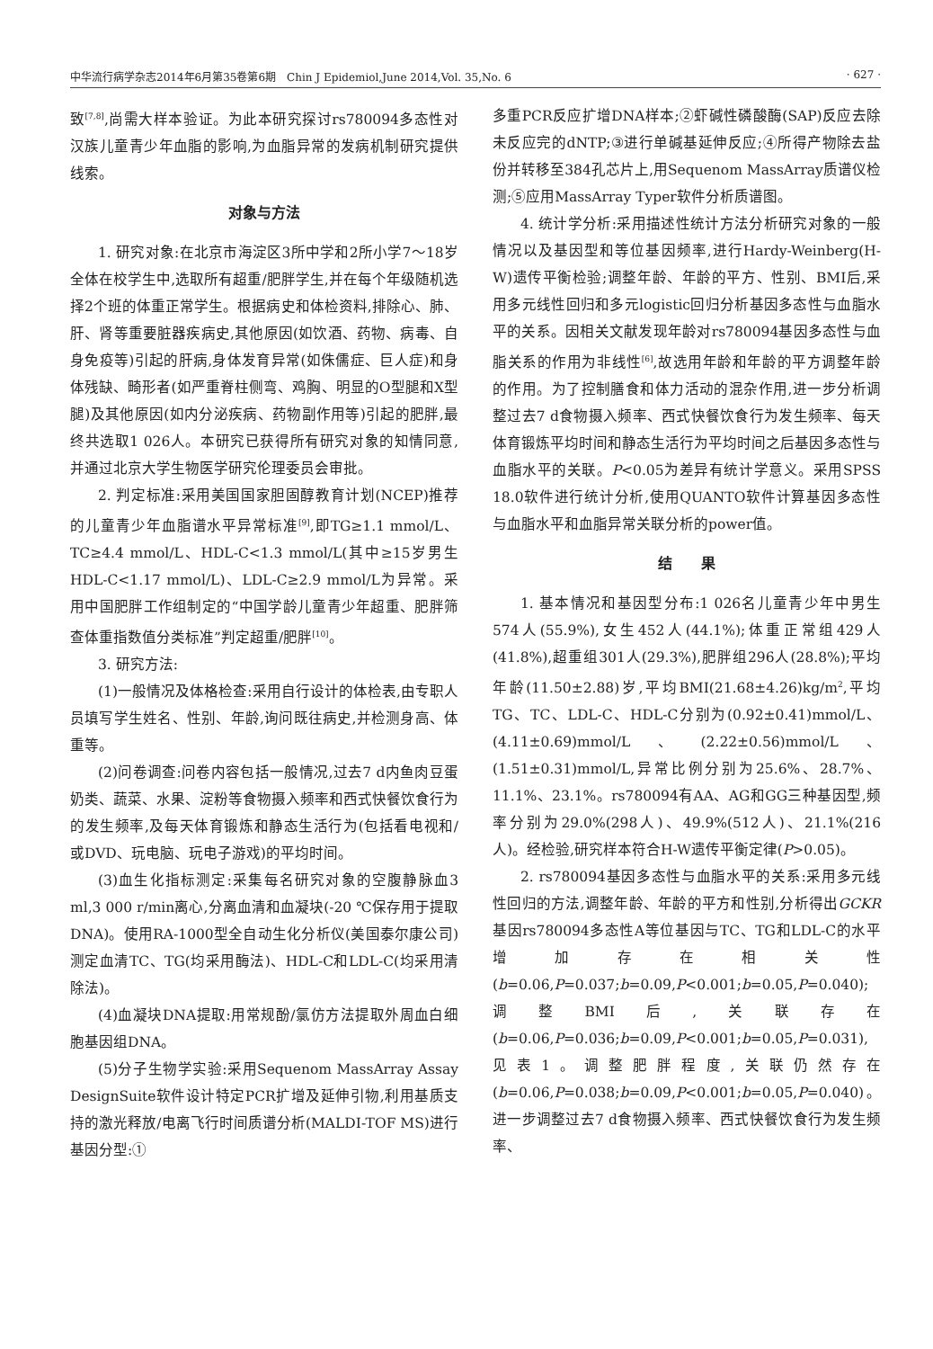中华流行病学杂志2014年6月第35卷第6期　Chin J Epidemiol,June 2014,Vol. 35,No. 6 · 627 ·
致<sup>[7,8]</sup>,尚需大样本验证。为此本研究探讨rs780094多态性对汉族儿童青少年血脂的影响,为血脂异常的发病机制研究提供线索。
对象与方法
1. 研究对象:在北京市海淀区3所中学和2所小学7～18岁全体在校学生中,选取所有超重/肥胖学生,并在每个年级随机选择2个班的体重正常学生。根据病史和体检资料,排除心、肺、肝、肾等重要脏器疾病史,其他原因(如饮酒、药物、病毒、自身免疫等)引起的肝病,身体发育异常(如侏儒症、巨人症)和身体残缺、畸形者(如严重脊柱侧弯、鸡胸、明显的O型腿和X型腿)及其他原因(如内分泌疾病、药物副作用等)引起的肥胖,最终共选取1 026人。本研究已获得所有研究对象的知情同意,并通过北京大学生物医学研究伦理委员会审批。
2. 判定标准:采用美国国家胆固醇教育计划(NCEP)推荐的儿童青少年血脂谱水平异常标准<sup>[9]</sup>,即TG≥1.1 mmol/L、TC≥4.4 mmol/L、HDL-C<1.3 mmol/L(其中≥15岁男生HDL-C<1.17 mmol/L)、LDL-C≥2.9 mmol/L为异常。采用中国肥胖工作组制定的“中国学龄儿童青少年超重、肥胖筛查体重指数值分类标准”判定超重/肥胖<sup>[10]</sup>。
3. 研究方法:
(1)一般情况及体格检查:采用自行设计的体检表,由专职人员填写学生姓名、性别、年龄,询问既往病史,并检测身高、体重等。
(2)问卷调查:问卷内容包括一般情况,过去7 d内鱼肉豆蛋奶类、蔬菜、水果、淀粉等食物摄入频率和西式快餐饮食行为的发生频率,及每天体育锻炼和静态生活行为(包括看电视和/或DVD、玩电脑、玩电子游戏)的平均时间。
(3)血生化指标测定:采集每名研究对象的空腹静脉血3 ml,3 000 r/min离心,分离血清和血凝块(-20 ℃保存用于提取DNA)。使用RA-1000型全自动生化分析仪(美国泰尔康公司)测定血清TC、TG(均采用酶法)、HDL-C和LDL-C(均采用清除法)。
(4)血凝块DNA提取:用常规酚/氯仿方法提取外周血白细胞基因组DNA。
(5)分子生物学实验:采用Sequenom MassArray Assay DesignSuite软件设计特定PCR扩增及延伸引物,利用基质支持的激光释放/电离飞行时间质谱分析(MALDI-TOF MS)进行基因分型:①
多重PCR反应扩增DNA样本;②虾碱性磷酸酶(SAP)反应去除未反应完的dNTP;③进行单碱基延伸反应;④所得产物除去盐份并转移至384孔芯片上,用Sequenom MassArray质谱仪检测;⑤应用MassArray Typer软件分析质谱图。
4. 统计学分析:采用描述性统计方法分析研究对象的一般情况以及基因型和等位基因频率,进行Hardy-Weinberg(H-W)遗传平衡检验;调整年龄、年龄的平方、性别、BMI后,采用多元线性回归和多元logistic回归分析基因多态性与血脂水平的关系。因相关文献发现年龄对rs780094基因多态性与血脂关系的作用为非线性<sup>[6]</sup>,故选用年龄和年龄的平方调整年龄的作用。为了控制膳食和体力活动的混杂作用,进一步分析调整过去7 d食物摄入频率、西式快餐饮食行为发生频率、每天体育锻炼平均时间和静态生活行为平均时间之后基因多态性与血脂水平的关联。P<0.05为差异有统计学意义。采用SPSS 18.0软件进行统计分析,使用QUANTO软件计算基因多态性与血脂水平和血脂异常关联分析的power值。
结　　果
1. 基本情况和基因型分布:1 026名儿童青少年中男生574人(55.9%),女生452人(44.1%);体重正常组429人(41.8%),超重组301人(29.3%),肥胖组296人(28.8%);平均年龄(11.50±2.88)岁,平均BMI(21.68±4.26)kg/m<sup>2</sup>,平均TG、TC、LDL-C、HDL-C分别为(0.92±0.41)mmol/L、(4.11±0.69)mmol/L、(2.22±0.56)mmol/L、(1.51±0.31)mmol/L,异常比例分别为25.6%、28.7%、11.1%、23.1%。rs780094有AA、AG和GG三种基因型,频率分别为29.0%(298人)、49.9%(512人)、21.1%(216人)。经检验,研究样本符合H-W遗传平衡定律(P>0.05)。
2. rs780094基因多态性与血脂水平的关系:采用多元线性回归的方法,调整年龄、年龄的平方和性别,分析得出GCKR基因rs780094多态性A等位基因与TC、TG和LDL-C的水平增加存在相关性(b=0.06,P=0.037;b=0.09,P<0.001;b=0.05,P=0.040);调整BMI后,关联存在(b=0.06,P=0.036;b=0.09,P<0.001;b=0.05,P=0.031),见表1。调整肥胖程度,关联仍然存在(b=0.06,P=0.038;b=0.09,P<0.001;b=0.05,P=0.040)。进一步调整过去7 d食物摄入频率、西式快餐饮食行为发生频率、